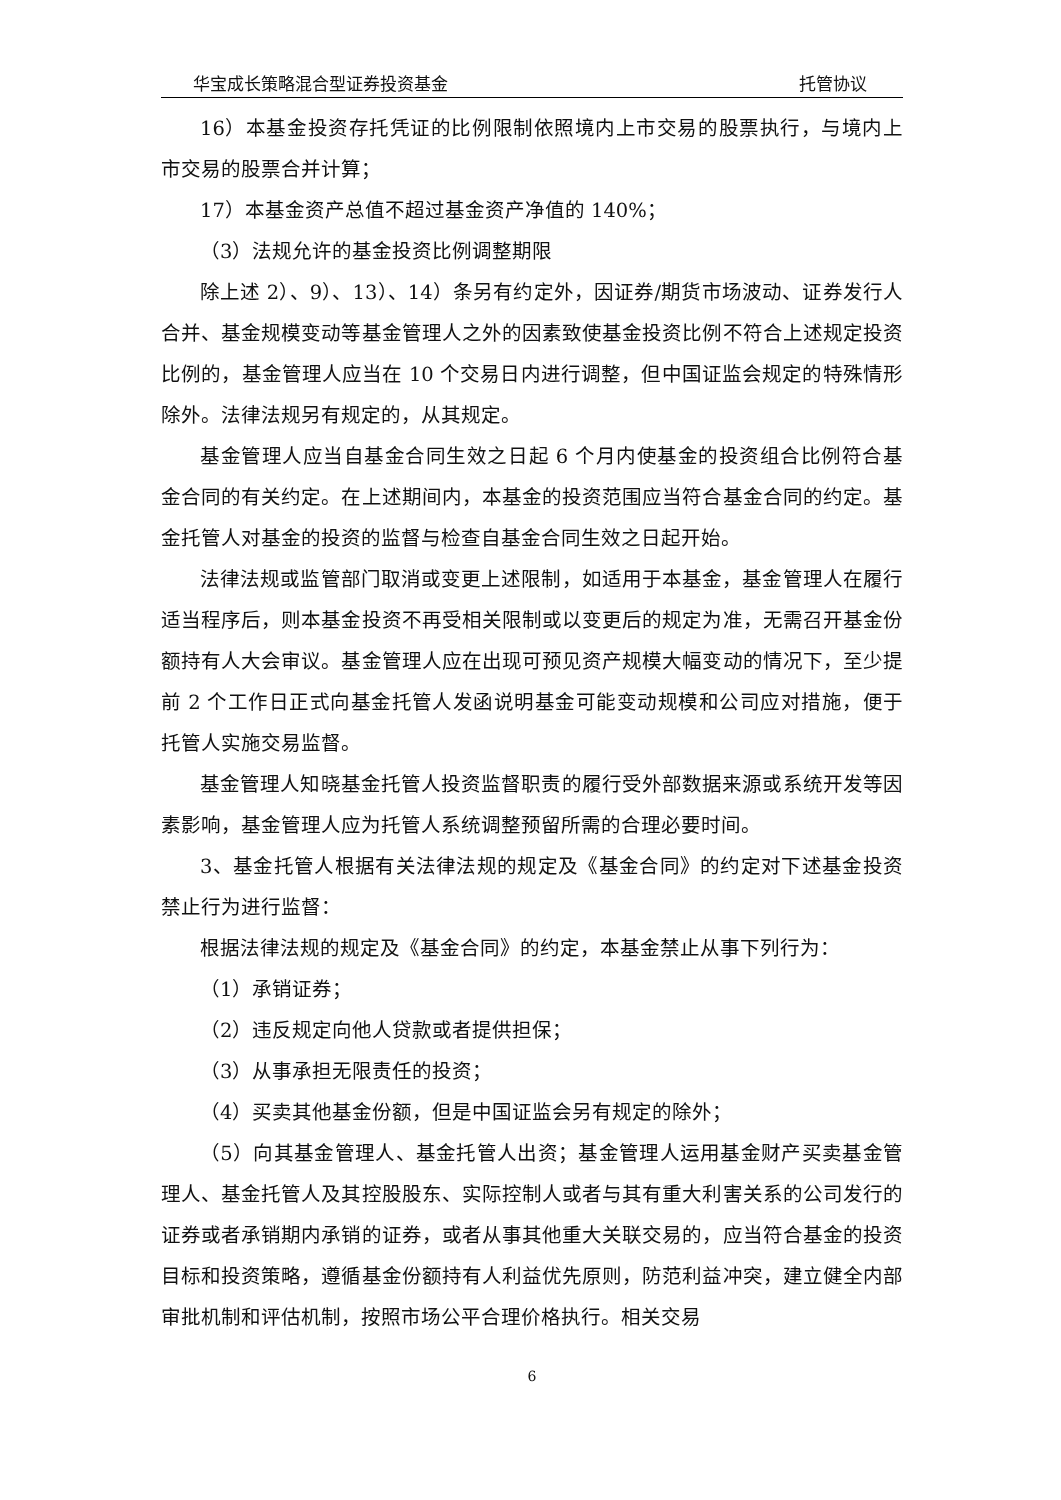华宝成长策略混合型证券投资基金 托管协议
16）本基金投资存托凭证的比例限制依照境内上市交易的股票执行，与境内上市交易的股票合并计算；
17）本基金资产总值不超过基金资产净值的 140%；
（3）法规允许的基金投资比例调整期限
除上述 2）、9）、13）、14）条另有约定外，因证券/期货市场波动、证券发行人合并、基金规模变动等基金管理人之外的因素致使基金投资比例不符合上述规定投资比例的，基金管理人应当在 10 个交易日内进行调整，但中国证监会规定的特殊情形除外。法律法规另有规定的，从其规定。
基金管理人应当自基金合同生效之日起 6 个月内使基金的投资组合比例符合基金合同的有关约定。在上述期间内，本基金的投资范围应当符合基金合同的约定。基金托管人对基金的投资的监督与检查自基金合同生效之日起开始。
法律法规或监管部门取消或变更上述限制，如适用于本基金，基金管理人在履行适当程序后，则本基金投资不再受相关限制或以变更后的规定为准，无需召开基金份额持有人大会审议。基金管理人应在出现可预见资产规模大幅变动的情况下，至少提前 2 个工作日正式向基金托管人发函说明基金可能变动规模和公司应对措施，便于托管人实施交易监督。
基金管理人知晓基金托管人投资监督职责的履行受外部数据来源或系统开发等因素影响，基金管理人应为托管人系统调整预留所需的合理必要时间。
3、基金托管人根据有关法律法规的规定及《基金合同》的约定对下述基金投资禁止行为进行监督：
根据法律法规的规定及《基金合同》的约定，本基金禁止从事下列行为：
（1）承销证券；
（2）违反规定向他人贷款或者提供担保；
（3）从事承担无限责任的投资；
（4）买卖其他基金份额，但是中国证监会另有规定的除外；
（5）向其基金管理人、基金托管人出资；基金管理人运用基金财产买卖基金管理人、基金托管人及其控股股东、实际控制人或者与其有重大利害关系的公司发行的证券或者承销期内承销的证券，或者从事其他重大关联交易的，应当符合基金的投资目标和投资策略，遵循基金份额持有人利益优先原则，防范利益冲突，建立健全内部审批机制和评估机制，按照市场公平合理价格执行。相关交易
6